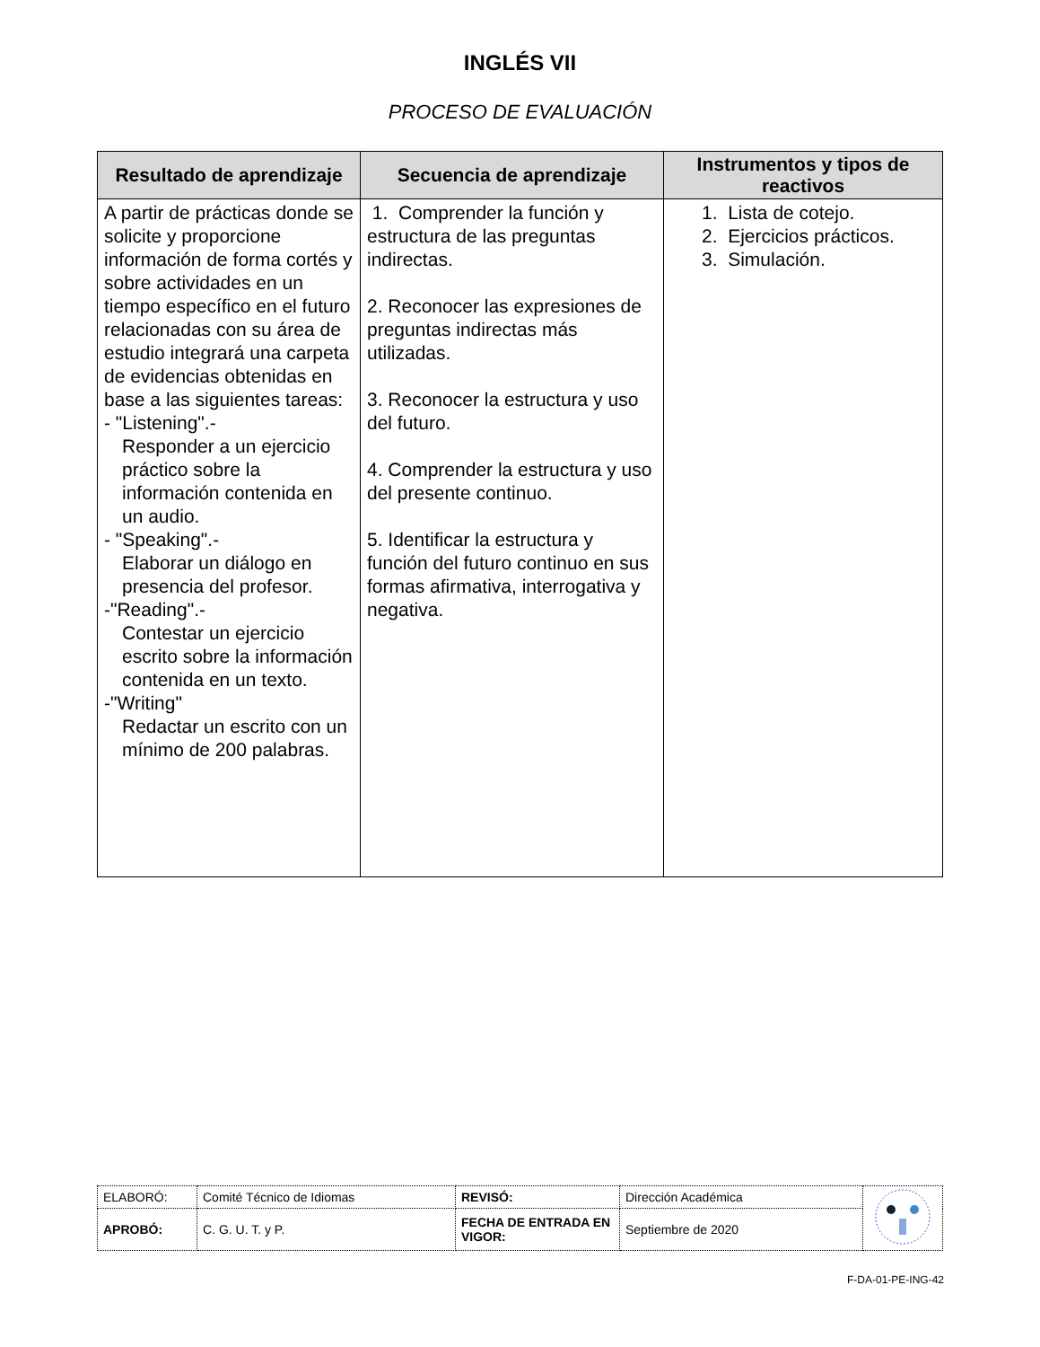INGLÉS VII
PROCESO DE EVALUACIÓN
| Resultado de aprendizaje | Secuencia de aprendizaje | Instrumentos y tipos de reactivos |
| --- | --- | --- |
| A partir de prácticas donde se solicite y proporcione información de forma cortés y sobre actividades en un tiempo específico en el futuro relacionadas con su área de estudio integrará una carpeta de evidencias obtenidas en base a las siguientes tareas: - "Listening".- Responder a un ejercicio práctico sobre la información contenida en un audio. - "Speaking".- Elaborar un diálogo en presencia del profesor. -"Reading".- Contestar un ejercicio escrito sobre la información contenida en un texto. -"Writing" Redactar un escrito con un mínimo de 200 palabras. | 1. Comprender la función y estructura de las preguntas indirectas. 2. Reconocer las expresiones de preguntas indirectas más utilizadas. 3. Reconocer la estructura y uso del futuro. 4. Comprender la estructura y uso del presente continuo. 5. Identificar la estructura y función del futuro continuo en sus formas afirmativa, interrogativa y negativa. | 1. Lista de cotejo. 2. Ejercicios prácticos. 3. Simulación. |
| ELABORÓ: | Comité Técnico de Idiomas | REVISÓ: | Dirección Académica | |
| APROBÓ: | C. G. U. T. y P. | FECHA DE ENTRADA EN VIGOR: | Septiembre de 2020 | |
F-DA-01-PE-ING-42